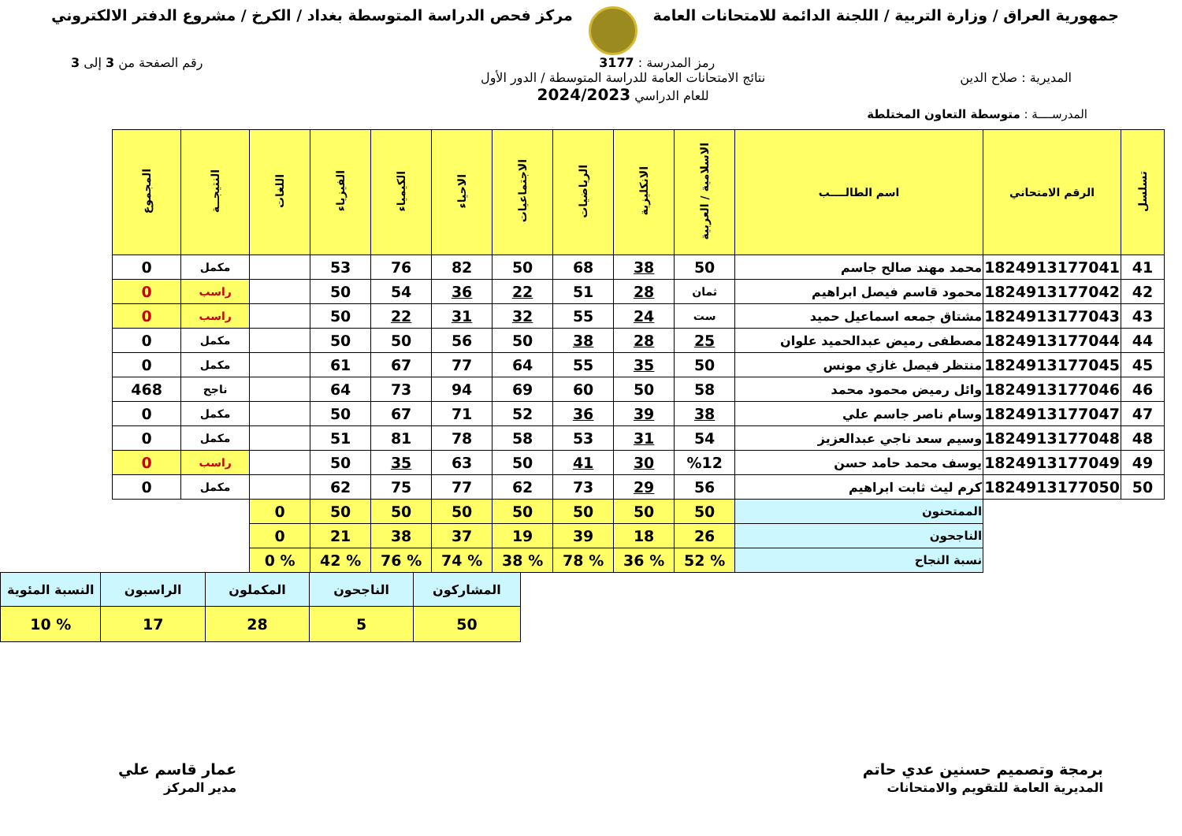جمهورية العراق / وزارة التربية / اللجنة الدائمة للامتحانات العامة
مركز فحص الدراسة المتوسطة بغداد / الكرخ / مشروع الدفتر الالكتروني
رمز المدرسة : 3177 رقم الصفحة من 3 إلى 3
المديرية : صلاح الدين نتائج الامتحانات العامة للدراسة المتوسطة / الدور الأول
للعام الدراسي 2024/2023
المدرســــة : متوسطة التعاون المختلطة
| تسلسل | الرقم الامتحاني | اسم الطالــــب | الاسلامية / العربية | الانكليزية | الرياضيات | الاجتماعيات | الاحياء | الكيمياء | الفيزياء | اللغات | النتيجــة | المجموع |
| --- | --- | --- | --- | --- | --- | --- | --- | --- | --- | --- | --- | --- |
| 41 | 1824913177041 | محمد مهند صالح جاسم | 50 | 38 | 68 | 50 | 82 | 76 | 53 | | مكمل | 0 |
| 42 | 1824913177042 | محمود قاسم فيصل ابراهيم | ثمان | 28 | 51 | 22 | 36 | 54 | 50 | | راسب | 0 |
| 43 | 1824913177043 | مشتاق جمعه اسماعيل حميد | ست | 24 | 55 | 32 | 31 | 22 | 50 | | راسب | 0 |
| 44 | 1824913177044 | مصطفى رميض عبدالحميد علوان | 25 | 28 | 38 | 50 | 56 | 50 | 50 | | مكمل | 0 |
| 45 | 1824913177045 | منتظر فيصل غازي مونس | 50 | 35 | 55 | 64 | 77 | 67 | 61 | | مكمل | 0 |
| 46 | 1824913177046 | وائل رميض محمود محمد | 58 | 50 | 60 | 69 | 94 | 73 | 64 | | ناجح | 468 |
| 47 | 1824913177047 | وسام ناصر جاسم علي | 38 | 39 | 36 | 52 | 71 | 67 | 50 | | مكمل | 0 |
| 48 | 1824913177048 | وسيم سعد ناجي عبدالعزيز | 54 | 31 | 53 | 58 | 78 | 81 | 51 | | مكمل | 0 |
| 49 | 1824913177049 | يوسف محمد حامد حسن | %12 | 30 | 41 | 50 | 63 | 35 | 50 | | راسب | 0 |
| 50 | 1824913177050 | كرم ليث ثابت ابراهيم | 56 | 29 | 73 | 62 | 77 | 75 | 62 | | مكمل | 0 |
| | | الممتحنون | 50 | 50 | 50 | 50 | 50 | 50 | 50 | 0 | | |
| | | الناجحون | 26 | 18 | 39 | 19 | 37 | 38 | 21 | 0 | | |
| | | نسبة النجاح | % 52 | % 36 | % 78 | % 38 | % 74 | % 76 | % 42 | % 0 | | |
| المشاركون | الناجحون | المكملون | الراسبون | النسبة المئوية |
| 50 | 5 | 28 | 17 | % 10 |
برمجة وتصميم حسنين عدي حاتم
المديرية العامة للتقويم والامتحانات
عمار قاسم علي
مدير المركز